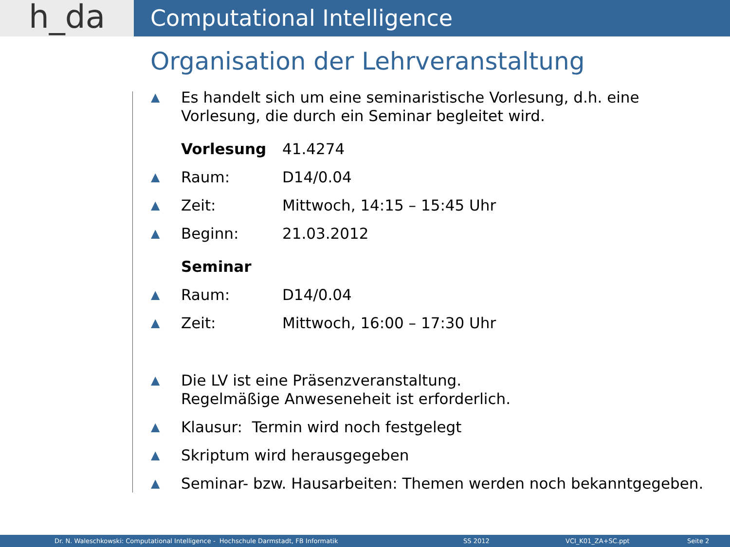h_da
Computational Intelligence
Organisation der Lehrveranstaltung
▲
Es handelt sich um eine seminaristische Vorlesung, d.h. eine
Vorlesung, die durch ein Seminar begleitet wird.
Vorlesung 41.4274
▲
Raum: D14/0.04
▲
Zeit: Mittwoch, 14:15 – 15:45 Uhr
▲
Beginn: 21.03.2012
Seminar
▲
Raum: D14/0.04
▲
Zeit: Mittwoch, 16:00 – 17:30 Uhr
▲
Die LV ist eine Präsenzveranstaltung.
Regelmäßige Anweseneheit ist erforderlich.
▲
Klausur: Termin wird noch festgelegt
▲
Skriptum wird herausgegeben
▲
Seminar- bzw. Hausarbeiten: Themen werden noch bekanntgegeben.
Dr. N. Waleschkowski: Computational Intelligence - Hochschule Darmstadt, FB Informatik SS 2012 VCI_K01_ZA+SC.ppt Seite 2